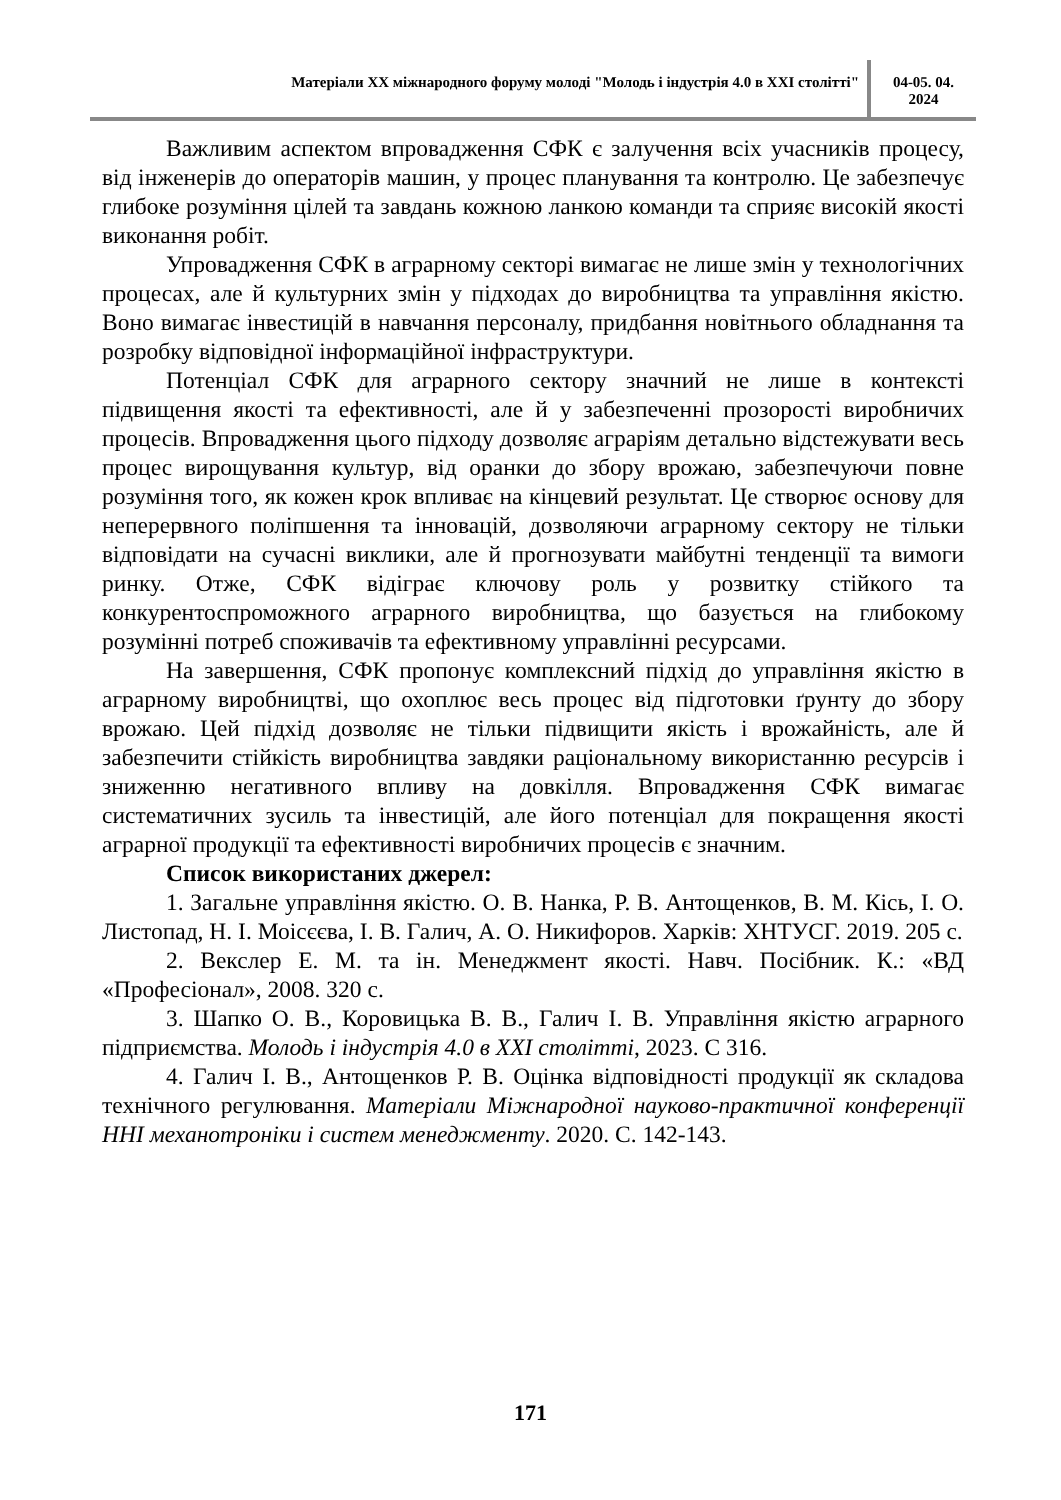Матеріали XX міжнародного форуму молоді "Молодь і індустрія 4.0 в XXI столітті"
04-05. 04.
2024
Важливим аспектом впровадження СФК є залучення всіх учасників процесу, від інженерів до операторів машин, у процес планування та контролю. Це забезпечує глибоке розуміння цілей та завдань кожною ланкою команди та сприяє високій якості виконання робіт.
Упровадження СФК в аграрному секторі вимагає не лише змін у технологічних процесах, але й культурних змін у підходах до виробництва та управління якістю. Воно вимагає інвестицій в навчання персоналу, придбання новітнього обладнання та розробку відповідної інформаційної інфраструктури.
Потенціал СФК для аграрного сектору значний не лише в контексті підвищення якості та ефективності, але й у забезпеченні прозорості виробничих процесів. Впровадження цього підходу дозволяє аграріям детально відстежувати весь процес вирощування культур, від оранки до збору врожаю, забезпечуючи повне розуміння того, як кожен крок впливає на кінцевий результат. Це створює основу для неперервного поліпшення та інновацій, дозволяючи аграрному сектору не тільки відповідати на сучасні виклики, але й прогнозувати майбутні тенденції та вимоги ринку. Отже, СФК відіграє ключову роль у розвитку стійкого та конкурентоспроможного аграрного виробництва, що базується на глибокому розумінні потреб споживачів та ефективному управлінні ресурсами.
На завершення, СФК пропонує комплексний підхід до управління якістю в аграрному виробництві, що охоплює весь процес від підготовки ґрунту до збору врожаю. Цей підхід дозволяє не тільки підвищити якість і врожайність, але й забезпечити стійкість виробництва завдяки раціональному використанню ресурсів і зниженню негативного впливу на довкілля. Впровадження СФК вимагає систематичних зусиль та інвестицій, але його потенціал для покращення якості аграрної продукції та ефективності виробничих процесів є значним.
Список використаних джерел:
1. Загальне управління якістю. О. В. Нанка, Р. В. Антощенков, В. М. Кісь, І. О. Листопад, Н. І. Моісєєва, І. В. Галич, А. О. Никифоров. Харків: ХНТУСГ. 2019. 205 с.
2. Векслер Е. М. та ін. Менеджмент якості. Навч. Посібник. К.: «ВД «Професіонал», 2008. 320 с.
3. Шапко О. В., Коровицька В. В., Галич І. В. Управління якістю аграрного підприємства. Молодь і індустрія 4.0 в XXI столітті, 2023. С 316.
4. Галич І. В., Антощенков Р. В. Оцінка відповідності продукції як складова технічного регулювання. Матеріали Міжнародної науково-практичної конференції ННІ механотроніки і систем менеджменту. 2020. С. 142-143.
171